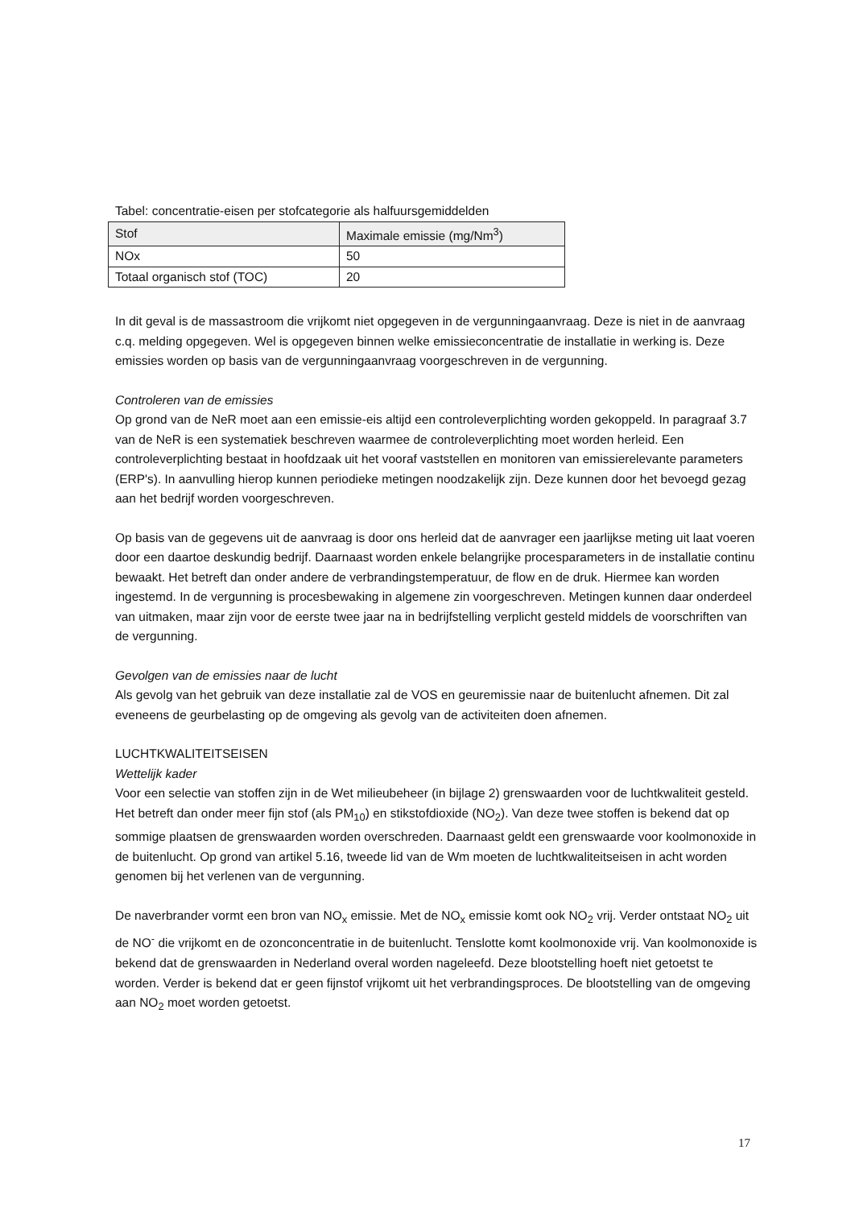Tabel: concentratie-eisen per stofcategorie als halfuursgemiddelden
| Stof | Maximale emissie (mg/Nm<sup>3</sup>) |
| NOx | 50 |
| Totaal organisch stof (TOC) | 20 |
In dit geval is de massastroom die vrijkomt niet opgegeven in de vergunningaanvraag. Deze is niet in de aanvraag c.q. melding opgegeven. Wel is opgegeven binnen welke emissieconcentratie de installatie in werking is. Deze emissies worden op basis van de vergunningaanvraag voorgeschreven in de vergunning.
Controleren van de emissies
Op grond van de NeR moet aan een emissie-eis altijd een controleverplichting worden gekoppeld. In paragraaf 3.7 van de NeR is een systematiek beschreven waarmee de controleverplichting moet worden herleid. Een controleverplichting bestaat in hoofdzaak uit het vooraf vaststellen en monitoren van emissierelevante parameters (ERP's). In aanvulling hierop kunnen periodieke metingen noodzakelijk zijn. Deze kunnen door het bevoegd gezag aan het bedrijf worden voorgeschreven.
Op basis van de gegevens uit de aanvraag is door ons herleid dat de aanvrager een jaarlijkse meting uit laat voeren door een daartoe deskundig bedrijf. Daarnaast worden enkele belangrijke procesparameters in de installatie continu bewaakt. Het betreft dan onder andere de verbrandingstemperatuur, de flow en de druk. Hiermee kan worden ingestemd. In de vergunning is procesbewaking in algemene zin voorgeschreven. Metingen kunnen daar onderdeel van uitmaken, maar zijn voor de eerste twee jaar na in bedrijfstelling verplicht gesteld middels de voorschriften van de vergunning.
Gevolgen van de emissies naar de lucht
Als gevolg van het gebruik van deze installatie zal de VOS en geuremissie naar de buitenlucht afnemen. Dit zal eveneens de geurbelasting op de omgeving als gevolg van de activiteiten doen afnemen.
LUCHTKWALITEITSEISEN
Wettelijk kader
Voor een selectie van stoffen zijn in de Wet milieubeheer (in bijlage 2) grenswaarden voor de luchtkwaliteit gesteld. Het betreft dan onder meer fijn stof (als PM<sub>10</sub>) en stikstofdioxide (NO<sub>2</sub>). Van deze twee stoffen is bekend dat op sommige plaatsen de grenswaarden worden overschreden. Daarnaast geldt een grenswaarde voor koolmonoxide in de buitenlucht. Op grond van artikel 5.16, tweede lid van de Wm moeten de luchtkwaliteitseisen in acht worden genomen bij het verlenen van de vergunning.
De naverbrander vormt een bron van NO<sub>x</sub> emissie. Met de NO<sub>x</sub> emissie komt ook NO<sub>2</sub> vrij. Verder ontstaat NO<sub>2</sub> uit de NO<sup>-</sup> die vrijkomt en de ozonconcentratie in de buitenlucht. Tenslotte komt koolmonoxide vrij. Van koolmonoxide is bekend dat de grenswaarden in Nederland overal worden nageleefd. Deze blootstelling hoeft niet getoetst te worden. Verder is bekend dat er geen fijnstof vrijkomt uit het verbrandingsproces. De blootstelling van de omgeving aan NO<sub>2</sub> moet worden getoetst.
17